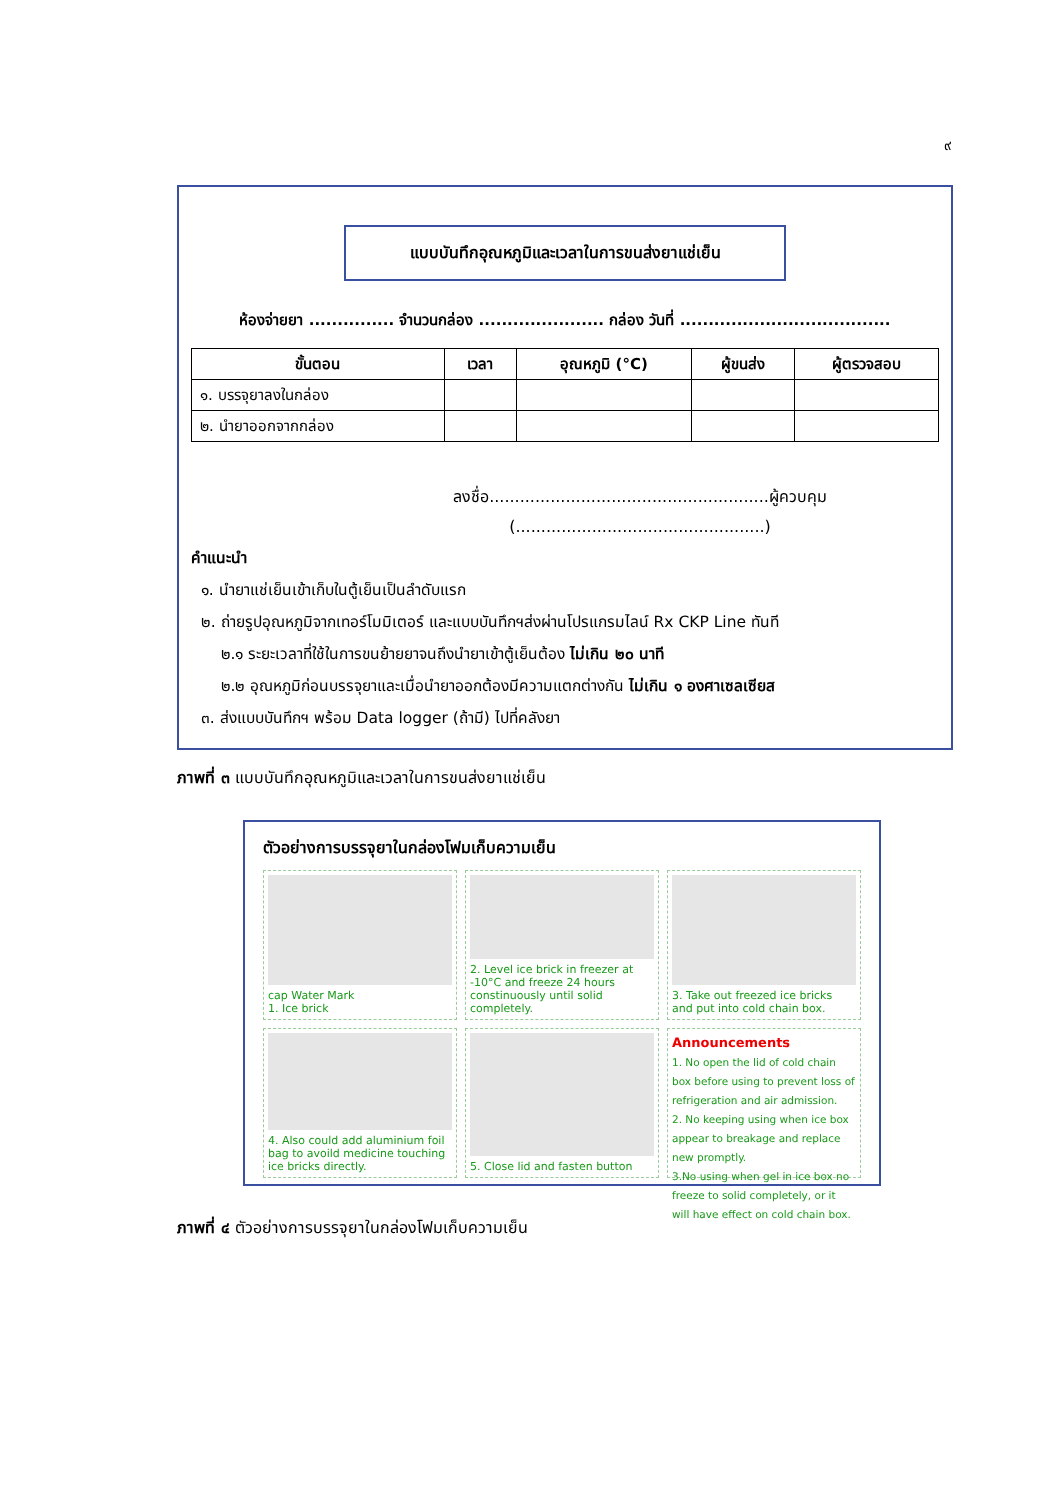๙
แบบบันทึกอุณหภูมิและเวลาในการขนส่งยาแช่เย็น
ห้องจ่ายยา ............... จำนวนกล่อง ...................... กล่อง วันที่ .....................................
| ขั้นตอน | เวลา | อุณหภูมิ (°C) | ผู้ขนส่ง | ผู้ตรวจสอบ |
| --- | --- | --- | --- | --- |
| ๑. บรรจุยาลงในกล่อง | | | | |
| ๒. นำยาออกจากกล่อง | | | | |
ลงชื่อ.......................................................ผู้ควบคุม
(.................................................)
คำแนะนำ
๑. นำยาแช่เย็นเข้าเก็บในตู้เย็นเป็นลำดับแรก
๒. ถ่ายรูปอุณหภูมิจากเทอร์โมมิเตอร์ และแบบบันทึกฯส่งผ่านโปรแกรมไลน์ Rx CKP Line ทันที
๒.๑ ระยะเวลาที่ใช้ในการขนย้ายยาจนถึงนำยาเข้าตู้เย็นต้อง ไม่เกิน ๒๐ นาที
๒.๒ อุณหภูมิก่อนบรรจุยาและเมื่อนำยาออกต้องมีความแตกต่างกัน ไม่เกิน ๑ องศาเซลเซียส
๓. ส่งแบบบันทึกฯ พร้อม Data logger (ถ้ามี) ไปที่คลังยา
ภาพที่ ๓ แบบบันทึกอุณหภูมิและเวลาในการขนส่งยาแช่เย็น
ตัวอย่างการบรรจุยาในกล่องโฟมเก็บความเย็น
cap Water Mark
1. Ice brick
2. Level ice brick in freezer at -10°C and freeze 24 hours constinuously until solid completely.
3. Take out freezed ice bricks and put into cold chain box.
4. Also could add aluminium foil bag to avoild medicine touching ice bricks directly.
5. Close lid and fasten button
Announcements
1. No open the lid of cold chain box before using to prevent loss of refrigeration and air admission.
2. No keeping using when ice box appear to breakage and replace new promptly.
3.No using when gel in ice box no freeze to solid completely, or it will have effect on cold chain box.
ภาพที่ ๔ ตัวอย่างการบรรจุยาในกล่องโฟมเก็บความเย็น